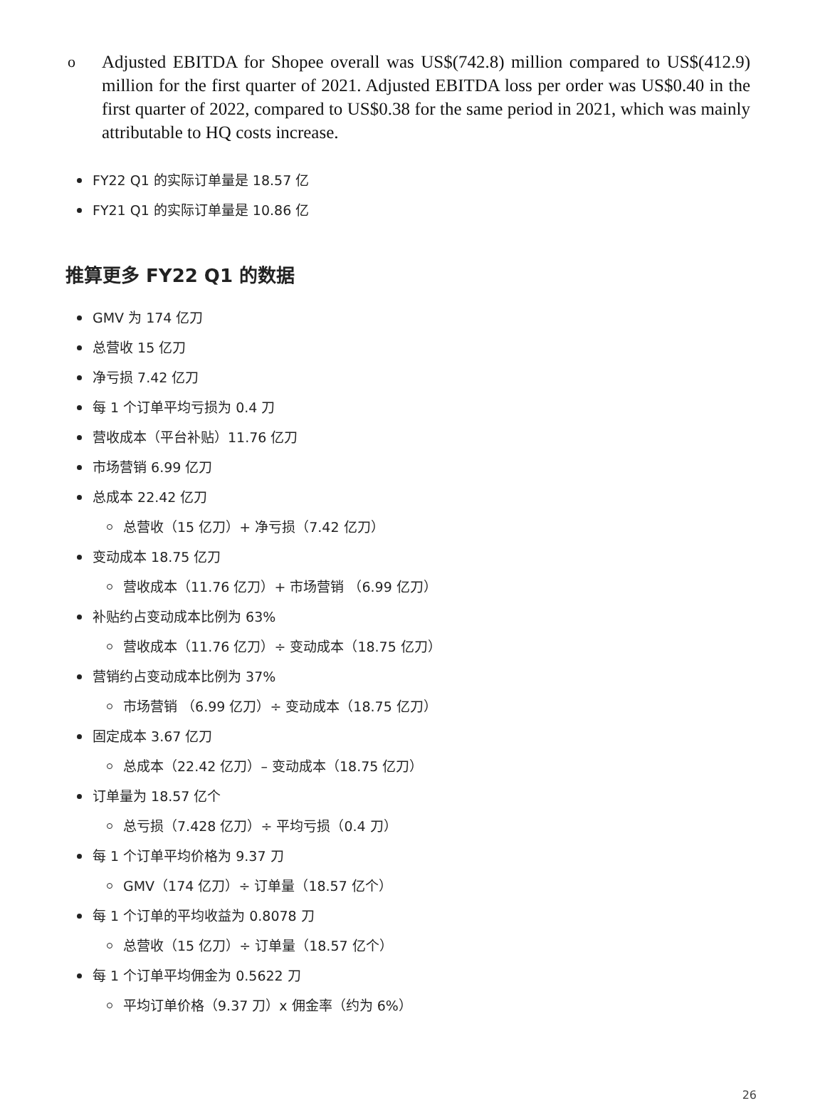o Adjusted EBITDA for Shopee overall was US$(742.8) million compared to US$(412.9) million for the first quarter of 2021. Adjusted EBITDA loss per order was US$0.40 in the first quarter of 2022, compared to US$0.38 for the same period in 2021, which was mainly attributable to HQ costs increase.
FY22 Q1 的实际订单量是 18.57 亿
FY21 Q1 的实际订单量是 10.86 亿
推算更多 FY22 Q1 的数据
GMV 为 174 亿刀
总营收 15 亿刀
净亏损 7.42 亿刀
每 1 个订单平均亏损为 0.4 刀
营收成本（平台补贴）11.76 亿刀
市场营销 6.99 亿刀
总成本 22.42 亿刀
总营收（15 亿刀）+ 净亏损（7.42 亿刀）
变动成本 18.75 亿刀
营收成本（11.76 亿刀）+ 市场营销 （6.99 亿刀）
补贴约占变动成本比例为 63%
营收成本（11.76 亿刀）÷ 变动成本（18.75 亿刀）
营销约占变动成本比例为 37%
市场营销 （6.99 亿刀）÷ 变动成本（18.75 亿刀）
固定成本 3.67 亿刀
总成本（22.42 亿刀）– 变动成本（18.75 亿刀）
订单量为 18.57 亿个
总亏损（7.428 亿刀）÷ 平均亏损（0.4 刀）
每 1 个订单平均价格为 9.37 刀
GMV（174 亿刀）÷ 订单量（18.57 亿个）
每 1 个订单的平均收益为 0.8078 刀
总营收（15 亿刀）÷ 订单量（18.57 亿个）
每 1 个订单平均佣金为 0.5622 刀
平均订单价格（9.37 刀）x 佣金率（约为 6%）
26